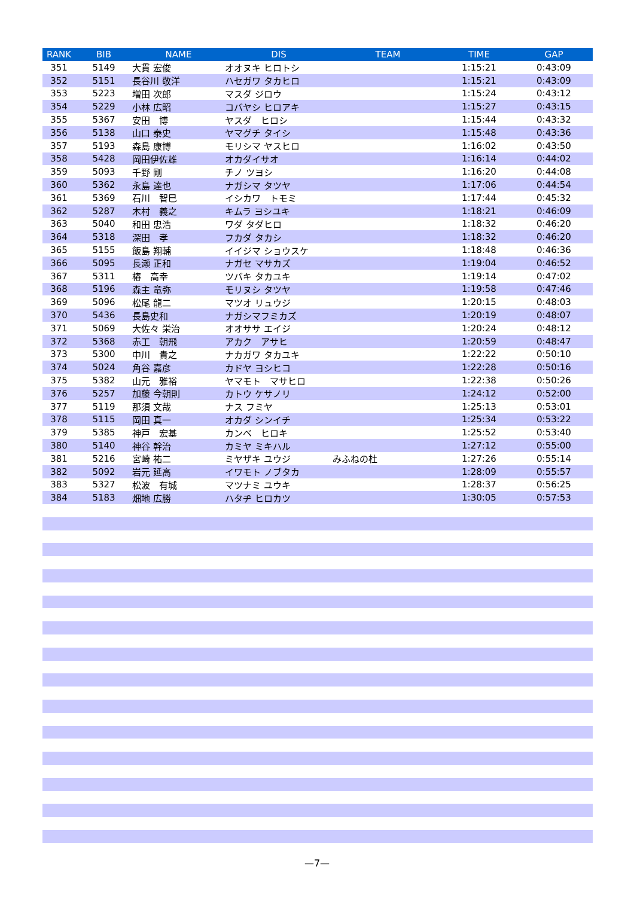| RANK | BIB | NAME | DIS | TEAM | TIME | GAP |
| --- | --- | --- | --- | --- | --- | --- |
| 351 | 5149 | 大貫 宏俊 | オオヌキ ヒロトシ | | 1:15:21 | 0:43:09 |
| 352 | 5151 | 長谷川 敬洋 | ハセガワ タカヒロ | | 1:15:21 | 0:43:09 |
| 353 | 5223 | 増田 次郎 | マスダ ジロウ | | 1:15:24 | 0:43:12 |
| 354 | 5229 | 小林 広昭 | コバヤシ ヒロアキ | | 1:15:27 | 0:43:15 |
| 355 | 5367 | 安田 博 | ヤスダ ヒロシ | | 1:15:44 | 0:43:32 |
| 356 | 5138 | 山口 泰史 | ヤマグチ タイシ | | 1:15:48 | 0:43:36 |
| 357 | 5193 | 森島 康博 | モリシマ ヤスヒロ | | 1:16:02 | 0:43:50 |
| 358 | 5428 | 岡田伊佐雄 | オカダイサオ | | 1:16:14 | 0:44:02 |
| 359 | 5093 | 千野 剛 | チノ ツヨシ | | 1:16:20 | 0:44:08 |
| 360 | 5362 | 永島 達也 | ナガシマ タツヤ | | 1:17:06 | 0:44:54 |
| 361 | 5369 | 石川 智巳 | イシカワ トモミ | | 1:17:44 | 0:45:32 |
| 362 | 5287 | 木村 義之 | キムラ ヨシユキ | | 1:18:21 | 0:46:09 |
| 363 | 5040 | 和田 忠浩 | ワダ タダヒロ | | 1:18:32 | 0:46:20 |
| 364 | 5318 | 深田 孝 | フカダ タカシ | | 1:18:32 | 0:46:20 |
| 365 | 5155 | 飯島 翔輔 | イイジマ ショウスケ | | 1:18:48 | 0:46:36 |
| 366 | 5095 | 長瀬 正和 | ナガセ マサカズ | | 1:19:04 | 0:46:52 |
| 367 | 5311 | 椿 高幸 | ツバキ タカユキ | | 1:19:14 | 0:47:02 |
| 368 | 5196 | 森主 竜弥 | モリヌシ タツヤ | | 1:19:58 | 0:47:46 |
| 369 | 5096 | 松尾 龍二 | マツオ リュウジ | | 1:20:15 | 0:48:03 |
| 370 | 5436 | 長島史和 | ナガシマフミカズ | | 1:20:19 | 0:48:07 |
| 371 | 5069 | 大佐々 栄治 | オオササ エイジ | | 1:20:24 | 0:48:12 |
| 372 | 5368 | 赤工 朝飛 | アカク アサヒ | | 1:20:59 | 0:48:47 |
| 373 | 5300 | 中川 貴之 | ナカガワ タカユキ | | 1:22:22 | 0:50:10 |
| 374 | 5024 | 角谷 嘉彦 | カドヤ ヨシヒコ | | 1:22:28 | 0:50:16 |
| 375 | 5382 | 山元 雅裕 | ヤマモト マサヒロ | | 1:22:38 | 0:50:26 |
| 376 | 5257 | 加藤 今朝則 | カトウ ケサノリ | | 1:24:12 | 0:52:00 |
| 377 | 5119 | 那須 文哉 | ナス フミヤ | | 1:25:13 | 0:53:01 |
| 378 | 5115 | 岡田 真一 | オカダ シンイチ | | 1:25:34 | 0:53:22 |
| 379 | 5385 | 神戸 宏基 | カンベ ヒロキ | | 1:25:52 | 0:53:40 |
| 380 | 5140 | 神谷 幹治 | カミヤ ミキハル | | 1:27:12 | 0:55:00 |
| 381 | 5216 | 宮崎 祐二 | ミヤザキ ユウジ | みふねの杜 | 1:27:26 | 0:55:14 |
| 382 | 5092 | 岩元 延高 | イワモト ノブタカ | | 1:28:09 | 0:55:57 |
| 383 | 5327 | 松波 有城 | マツナミ ユウキ | | 1:28:37 | 0:56:25 |
| 384 | 5183 | 畑地 広勝 | ハタヂ ヒロカツ | | 1:30:05 | 0:57:53 |
—7—